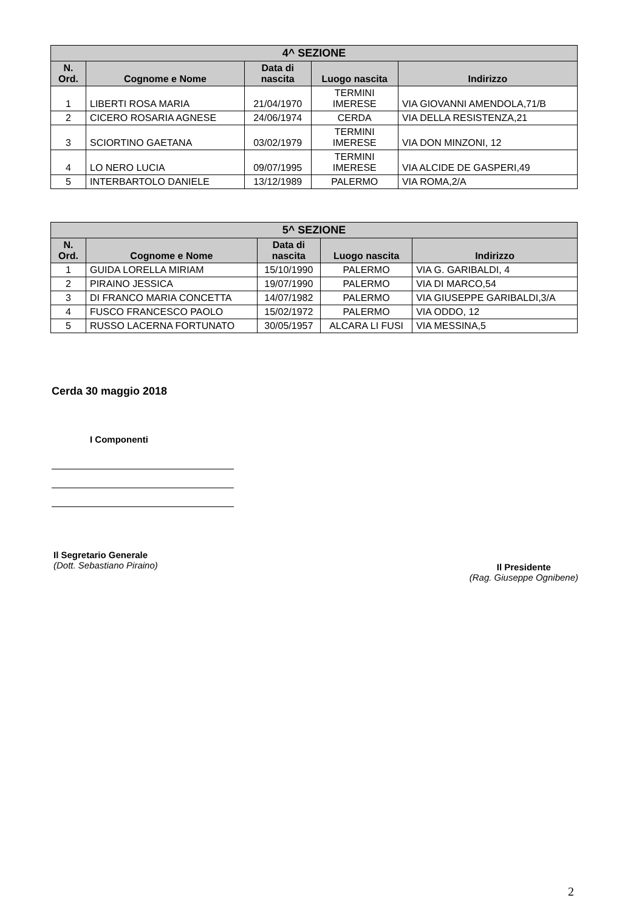| 4^ SEZIONE | | | | |
| --- | --- | --- | --- | --- |
| N. Ord. | Cognome e Nome | Data di nascita | Luogo nascita | Indirizzo |
| 1 | LIBERTI ROSA MARIA | 21/04/1970 | TERMINI IMERESE | VIA GIOVANNI AMENDOLA,71/B |
| 2 | CICERO ROSARIA AGNESE | 24/06/1974 | CERDA | VIA DELLA RESISTENZA,21 |
| 3 | SCIORTINO GAETANA | 03/02/1979 | TERMINI IMERESE | VIA DON MINZONI, 12 |
| 4 | LO NERO LUCIA | 09/07/1995 | TERMINI IMERESE | VIA ALCIDE DE GASPERI,49 |
| 5 | INTERBARTOLO DANIELE | 13/12/1989 | PALERMO | VIA ROMA,2/A |
| 5^ SEZIONE | | | | |
| --- | --- | --- | --- | --- |
| N. Ord. | Cognome e Nome | Data di nascita | Luogo nascita | Indirizzo |
| 1 | GUIDA LORELLA MIRIAM | 15/10/1990 | PALERMO | VIA G. GARIBALDI, 4 |
| 2 | PIRAINO JESSICA | 19/07/1990 | PALERMO | VIA DI MARCO,54 |
| 3 | DI FRANCO MARIA CONCETTA | 14/07/1982 | PALERMO | VIA GIUSEPPE GARIBALDI,3/A |
| 4 | FUSCO FRANCESCO PAOLO | 15/02/1972 | PALERMO | VIA ODDO, 12 |
| 5 | RUSSO LACERNA FORTUNATO | 30/05/1957 | ALCARA LI FUSI | VIA MESSINA,5 |
Cerda 30 maggio 2018
I Componenti
Il Segretario Generale
(Dott. Sebastiano Piraino)
Il Presidente
(Rag. Giuseppe Ognibene)
2